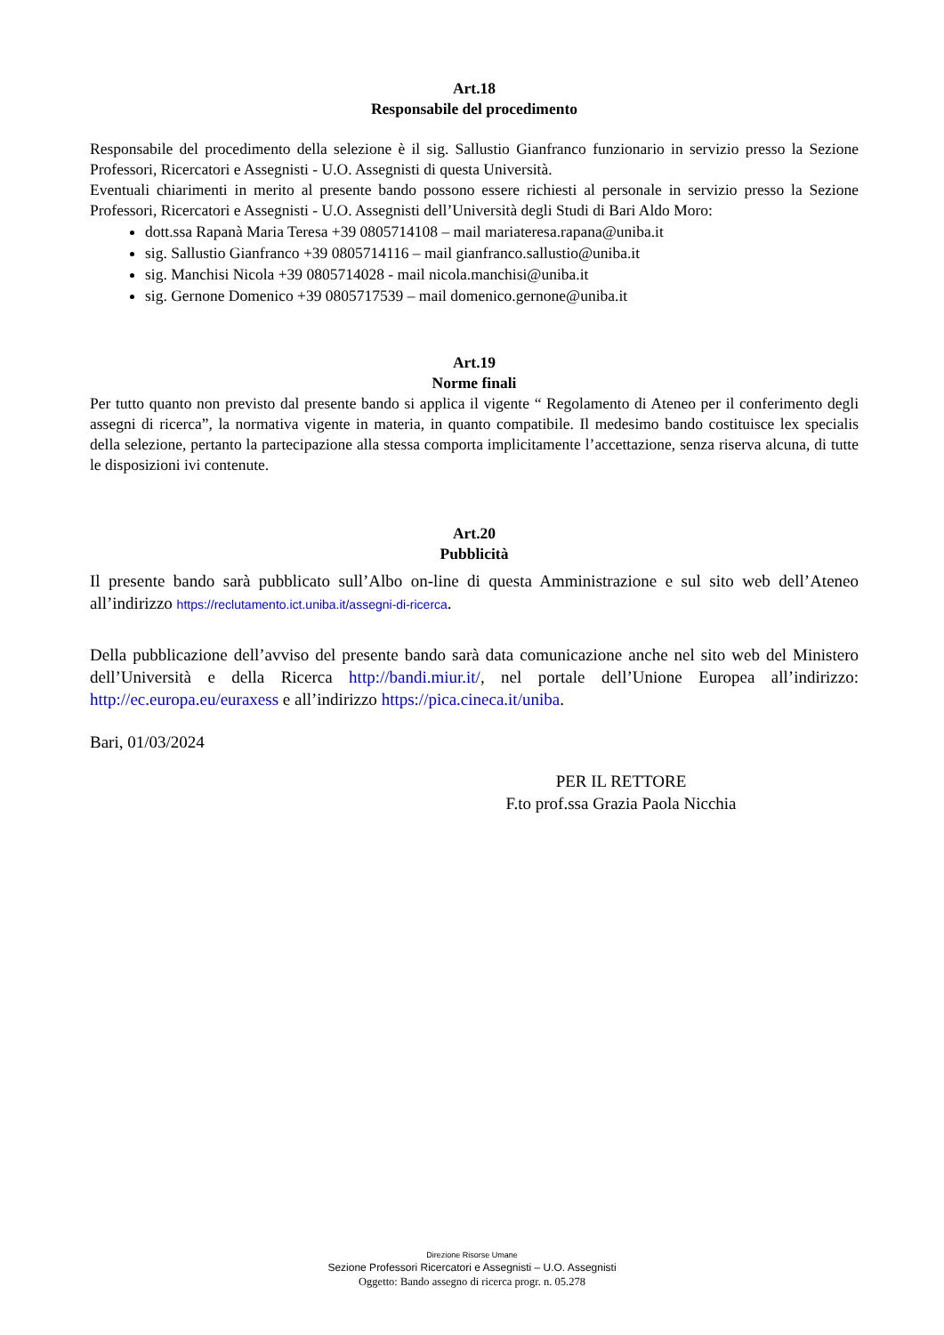Art.18
Responsabile del procedimento
Responsabile del procedimento della selezione è il sig. Sallustio Gianfranco funzionario in servizio presso la Sezione Professori, Ricercatori e Assegnisti - U.O. Assegnisti di questa Università.
Eventuali chiarimenti in merito al presente bando possono essere richiesti al personale in servizio presso la Sezione Professori, Ricercatori e Assegnisti - U.O. Assegnisti dell’Università degli Studi di Bari Aldo Moro:
dott.ssa Rapanà Maria Teresa +39 0805714108 – mail mariateresa.rapana@uniba.it
sig. Sallustio Gianfranco +39 0805714116 – mail gianfranco.sallustio@uniba.it
sig. Manchisi Nicola +39 0805714028 - mail nicola.manchisi@uniba.it
sig. Gernone Domenico +39 0805717539 – mail domenico.gernone@uniba.it
Art.19
Norme finali
Per tutto quanto non previsto dal presente bando si applica il vigente “ Regolamento di Ateneo per il conferimento degli assegni di ricerca”, la normativa vigente in materia, in quanto compatibile. Il medesimo bando costituisce lex specialis della selezione, pertanto la partecipazione alla stessa comporta implicitamente l’accettazione, senza riserva alcuna, di tutte le disposizioni ivi contenute.
Art.20
Pubblicità
Il presente bando sarà pubblicato sull’Albo on-line di questa Amministrazione e sul sito web dell’Ateneo all’indirizzo https://reclutamento.ict.uniba.it/assegni-di-ricerca.
Della pubblicazione dell’avviso del presente bando sarà data comunicazione anche nel sito web del Ministero dell’Università e della Ricerca http://bandi.miur.it/, nel portale dell’Unione Europea all’indirizzo: http://ec.europa.eu/euraxess e all’indirizzo https://pica.cineca.it/uniba.
Bari, 01/03/2024
PER IL RETTORE
F.to prof.ssa Grazia Paola Nicchia
Direzione Risorse Umane
Sezione Professori Ricercatori e Assegnisti – U.O. Assegnisti
Oggetto: Bando assegno di ricerca progr. n. 05.278